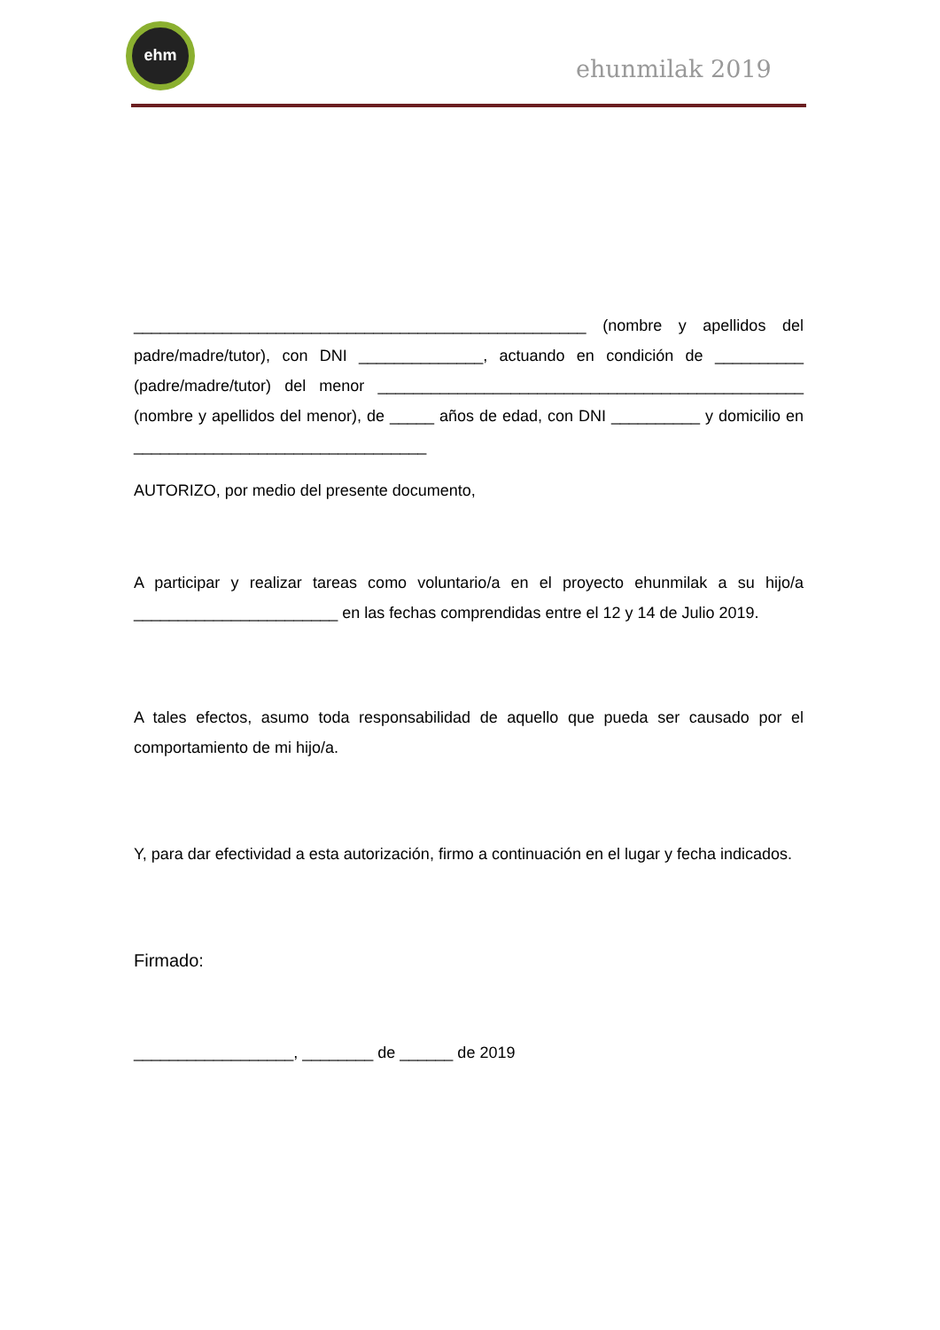ehm
ehunmilak 2019
___________________________________________________ (nombre y apellidos del padre/madre/tutor), con DNI ______________, actuando en condición de __________ (padre/madre/tutor) del menor ________________________________________________ (nombre y apellidos del menor), de _____ años de edad, con DNI __________ y domicilio en _________________________________
AUTORIZO, por medio del presente documento,
A participar y realizar tareas como voluntario/a en el proyecto ehunmilak a su hijo/a _______________________ en las fechas comprendidas entre el 12 y 14 de Julio 2019.
A tales efectos, asumo toda responsabilidad de aquello que pueda ser causado por el comportamiento de mi hijo/a.
Y, para dar efectividad a esta autorización, firmo a continuación en el lugar y fecha indicados.
Firmado:
__________________, ________ de ______ de 2019